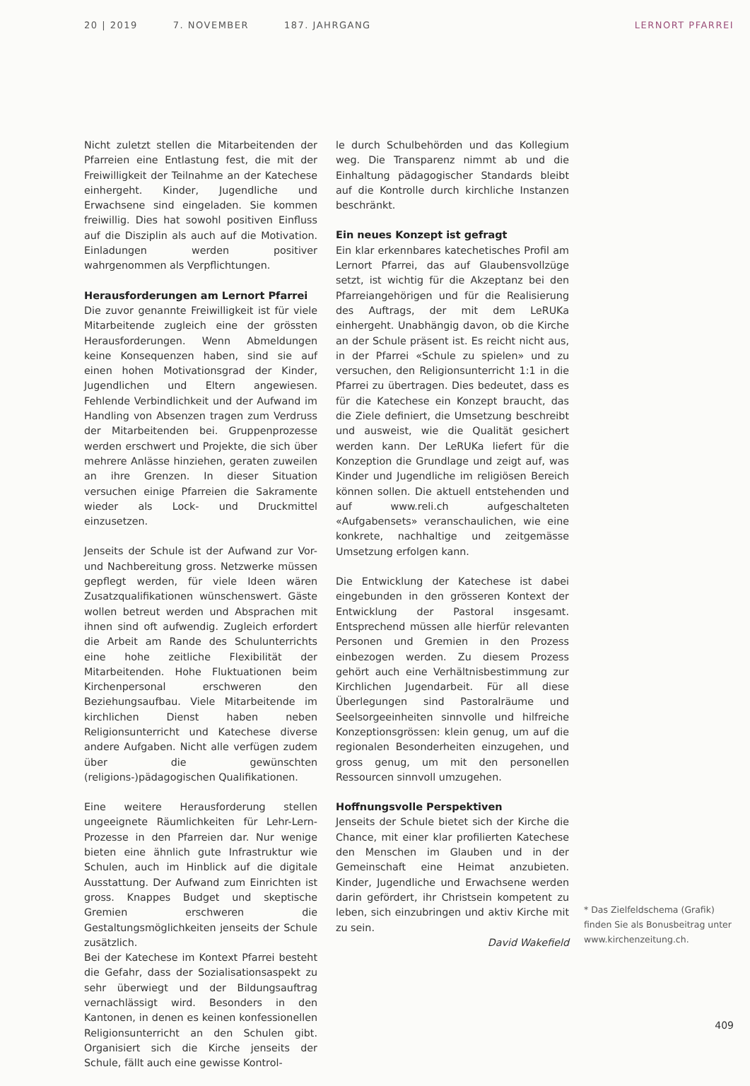20 | 2019 7. NOVEMBER 187. JAHRGANG LERNORT PFARREI
Nicht zuletzt stellen die Mitarbeitenden der Pfarreien eine Entlastung fest, die mit der Freiwilligkeit der Teilnahme an der Katechese einhergeht. Kinder, Jugendliche und Erwachsene sind eingeladen. Sie kommen freiwillig. Dies hat sowohl positiven Einfluss auf die Disziplin als auch auf die Motivation. Einladungen werden positiver wahrgenommen als Verpflichtungen.
Herausforderungen am Lernort Pfarrei
Die zuvor genannte Freiwilligkeit ist für viele Mitarbeitende zugleich eine der grössten Herausforderungen. Wenn Abmeldungen keine Konsequenzen haben, sind sie auf einen hohen Motivationsgrad der Kinder, Jugendlichen und Eltern angewiesen. Fehlende Verbindlichkeit und der Aufwand im Handling von Absenzen tragen zum Verdruss der Mitarbeitenden bei. Gruppenprozesse werden erschwert und Projekte, die sich über mehrere Anlässe hinziehen, geraten zuweilen an ihre Grenzen. In dieser Situation versuchen einige Pfarreien die Sakramente wieder als Lock- und Druckmittel einzusetzen.
Jenseits der Schule ist der Aufwand zur Vor- und Nachbereitung gross. Netzwerke müssen gepflegt werden, für viele Ideen wären Zusatzqualifikationen wünschenswert. Gäste wollen betreut werden und Absprachen mit ihnen sind oft aufwendig. Zugleich erfordert die Arbeit am Rande des Schulunterrichts eine hohe zeitliche Flexibilität der Mitarbeitenden. Hohe Fluktuationen beim Kirchenpersonal erschweren den Beziehungsaufbau. Viele Mitarbeitende im kirchlichen Dienst haben neben Religionsunterricht und Katechese diverse andere Aufgaben. Nicht alle verfügen zudem über die gewünschten (religions-)pädagogischen Qualifikationen.
Eine weitere Herausforderung stellen ungeeignete Räumlichkeiten für Lehr-Lern-Prozesse in den Pfarreien dar. Nur wenige bieten eine ähnlich gute Infrastruktur wie Schulen, auch im Hinblick auf die digitale Ausstattung. Der Aufwand zum Einrichten ist gross. Knappes Budget und skeptische Gremien erschweren die Gestaltungsmöglichkeiten jenseits der Schule zusätzlich.
Bei der Katechese im Kontext Pfarrei besteht die Gefahr, dass der Sozialisationsaspekt zu sehr überwiegt und der Bildungsauftrag vernachlässigt wird. Besonders in den Kantonen, in denen es keinen konfessionellen Religionsunterricht an den Schulen gibt. Organisiert sich die Kirche jenseits der Schule, fällt auch eine gewisse Kontrol-
le durch Schulbehörden und das Kollegium weg. Die Transparenz nimmt ab und die Einhaltung pädagogischer Standards bleibt auf die Kontrolle durch kirchliche Instanzen beschränkt.
Ein neues Konzept ist gefragt
Ein klar erkennbares katechetisches Profil am Lernort Pfarrei, das auf Glaubensvollzüge setzt, ist wichtig für die Akzeptanz bei den Pfarreiangehörigen und für die Realisierung des Auftrags, der mit dem LeRUKa einhergeht. Unabhängig davon, ob die Kirche an der Schule präsent ist. Es reicht nicht aus, in der Pfarrei «Schule zu spielen» und zu versuchen, den Religionsunterricht 1:1 in die Pfarrei zu übertragen. Dies bedeutet, dass es für die Katechese ein Konzept braucht, das die Ziele definiert, die Umsetzung beschreibt und ausweist, wie die Qualität gesichert werden kann. Der LeRUKa liefert für die Konzeption die Grundlage und zeigt auf, was Kinder und Jugendliche im religiösen Bereich können sollen. Die aktuell entstehenden und auf www.reli.ch aufgeschalteten «Aufgabensets» veranschaulichen, wie eine konkrete, nachhaltige und zeitgemässe Umsetzung erfolgen kann.
Die Entwicklung der Katechese ist dabei eingebunden in den grösseren Kontext der Entwicklung der Pastoral insgesamt. Entsprechend müssen alle hierfür relevanten Personen und Gremien in den Prozess einbezogen werden. Zu diesem Prozess gehört auch eine Verhältnisbestimmung zur Kirchlichen Jugendarbeit. Für all diese Überlegungen sind Pastoralräume und Seelsorgeeinheiten sinnvolle und hilfreiche Konzeptionsgrössen: klein genug, um auf die regionalen Besonderheiten einzugehen, und gross genug, um mit den personellen Ressourcen sinnvoll umzugehen.
Hoffnungsvolle Perspektiven
Jenseits der Schule bietet sich der Kirche die Chance, mit einer klar profilierten Katechese den Menschen im Glauben und in der Gemeinschaft eine Heimat anzubieten. Kinder, Jugendliche und Erwachsene werden darin gefördert, ihr Christsein kompetent zu leben, sich einzubringen und aktiv Kirche mit zu sein.
David Wakefield
* Das Zielfeldschema (Grafik) finden Sie als Bonusbeitrag unter www.kirchenzeitung.ch.
409